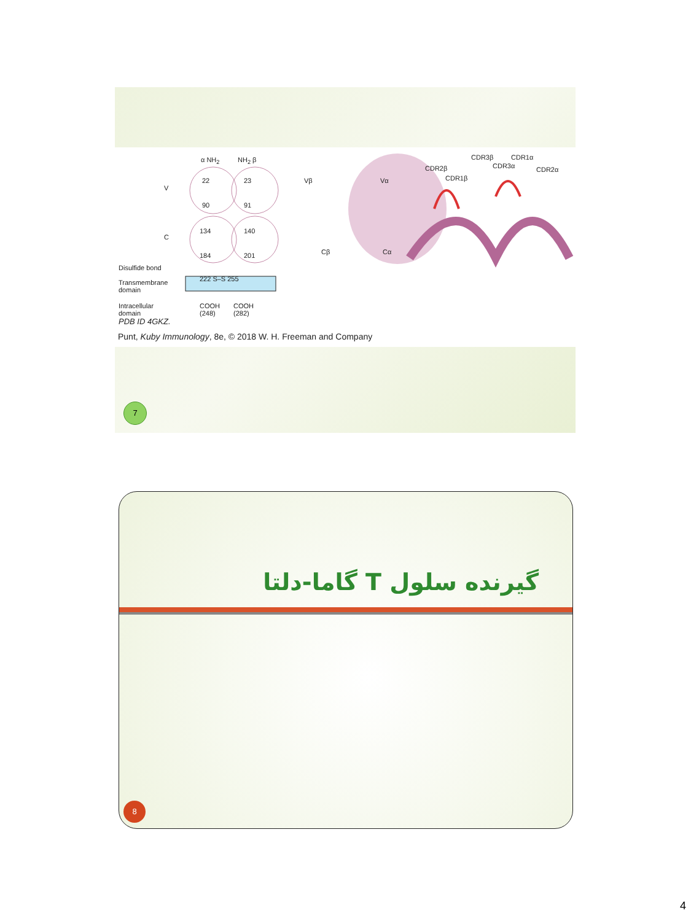α NH<sub>2</sub> NH<sub>2</sub> β
V
C
22 23
90 91
134 140
184 201
Disulfide bond
222 S–S 255 Transmembrane
domain
Intracellular
domain
COOH
(248)
COOH
(282)
Vβ Vα
Cβ Cα
CDR2β
CDR1β
CDR3β
CDR3α
CDR1α
CDR2α
PDB ID 4GKZ.
Punt, Kuby Immunology, 8e, © 2018 W. H. Freeman and Company
7
گیرنده سلول T گاما-دلتا
8
4